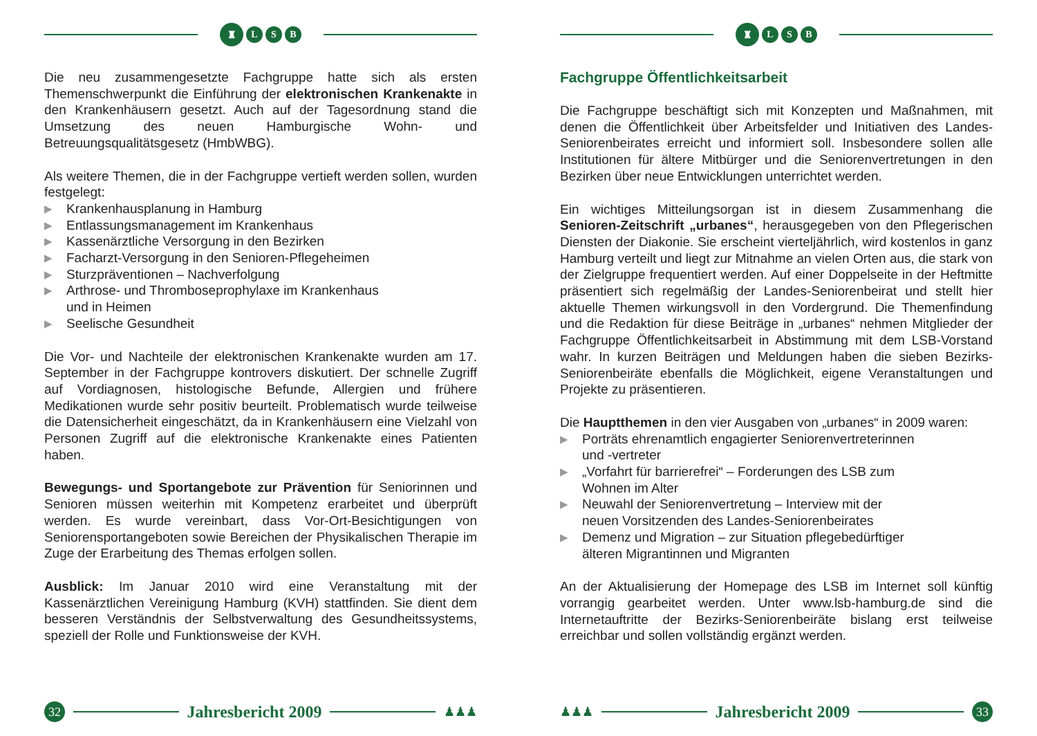♜
L S B
Die neu zusammengesetzte Fachgruppe hatte sich als ersten Themenschwerpunkt die Einführung der elektronischen Krankenakte in den Krankenhäusern gesetzt. Auch auf der Tagesordnung stand die Umsetzung des neuen Hamburgische Wohn- und Betreuungsqualitätsgesetz (HmbWBG).
Als weitere Themen, die in der Fachgruppe vertieft werden sollen, wurden festgelegt:
▶ Krankenhausplanung in Hamburg
▶ Entlassungsmanagement im Krankenhaus
▶ Kassenärztliche Versorgung in den Bezirken
▶ Facharzt-Versorgung in den Senioren-Pflegeheimen
▶ Sturzpräventionen – Nachverfolgung
▶ Arthrose- und Thromboseprophylaxe im Krankenhaus
und in Heimen
▶ Seelische Gesundheit
Die Vor- und Nachteile der elektronischen Krankenakte wurden am 17. September in der Fachgruppe kontrovers diskutiert. Der schnelle Zugriff auf Vordiagnosen, histologische Befunde, Allergien und frühere Medikationen wurde sehr positiv beurteilt. Problematisch wurde teilweise die Datensicherheit eingeschätzt, da in Krankenhäusern eine Vielzahl von Personen Zugriff auf die elektronische Krankenakte eines Patienten haben.
Bewegungs- und Sportangebote zur Prävention für Seniorinnen und Senioren müssen weiterhin mit Kompetenz erarbeitet und überprüft werden. Es wurde vereinbart, dass Vor-Ort-Besichtigungen von Seniorensportangeboten sowie Bereichen der Physikalischen Therapie im Zuge der Erarbeitung des Themas erfolgen sollen.
Ausblick: Im Januar 2010 wird eine Veranstaltung mit der Kassenärztlichen Vereinigung Hamburg (KVH) stattfinden. Sie dient dem besseren Verständnis der Selbstverwaltung des Gesundheitssystems, speziell der Rolle und Funktionsweise der KVH.
32
Jahresbericht 2009
♟♟♟
♜
L S B
Fachgruppe Öffentlichkeitsarbeit
Die Fachgruppe beschäftigt sich mit Konzepten und Maßnahmen, mit denen die Öffentlichkeit über Arbeitsfelder und Initiativen des Landes-Seniorenbeirates erreicht und informiert soll. Insbesondere sollen alle Institutionen für ältere Mitbürger und die Seniorenvertretungen in den Bezirken über neue Entwicklungen unterrichtet werden.
Ein wichtiges Mitteilungsorgan ist in diesem Zusammenhang die Senioren-Zeitschrift „urbanes“, herausgegeben von den Pflegerischen Diensten der Diakonie. Sie erscheint vierteljährlich, wird kostenlos in ganz Hamburg verteilt und liegt zur Mitnahme an vielen Orten aus, die stark von der Zielgruppe frequentiert werden. Auf einer Doppelseite in der Heftmitte präsentiert sich regelmäßig der Landes-Seniorenbeirat und stellt hier aktuelle Themen wirkungsvoll in den Vordergrund. Die Themenfindung und die Redaktion für diese Beiträge in „urbanes“ nehmen Mitglieder der Fachgruppe Öffentlichkeitsarbeit in Abstimmung mit dem LSB-Vorstand wahr. In kurzen Beiträgen und Meldungen haben die sieben Bezirks-Seniorenbeiräte ebenfalls die Möglichkeit, eigene Veranstaltungen und Projekte zu präsentieren.
Die Hauptthemen in den vier Ausgaben von „urbanes“ in 2009 waren:
▶ Porträts ehrenamtlich engagierter Seniorenvertreterinnen
und -vertreter
▶ „Vorfahrt für barrierefrei“ – Forderungen des LSB zum
Wohnen im Alter
▶ Neuwahl der Seniorenvertretung – Interview mit der
neuen Vorsitzenden des Landes-Seniorenbeirates
▶ Demenz und Migration – zur Situation pflegebedürftiger
älteren Migrantinnen und Migranten
An der Aktualisierung der Homepage des LSB im Internet soll künftig vorrangig gearbeitet werden. Unter www.lsb-hamburg.de sind die Internetauftritte der Bezirks-Seniorenbeiräte bislang erst teilweise erreichbar und sollen vollständig ergänzt werden.
♟♟♟
Jahresbericht 2009
33